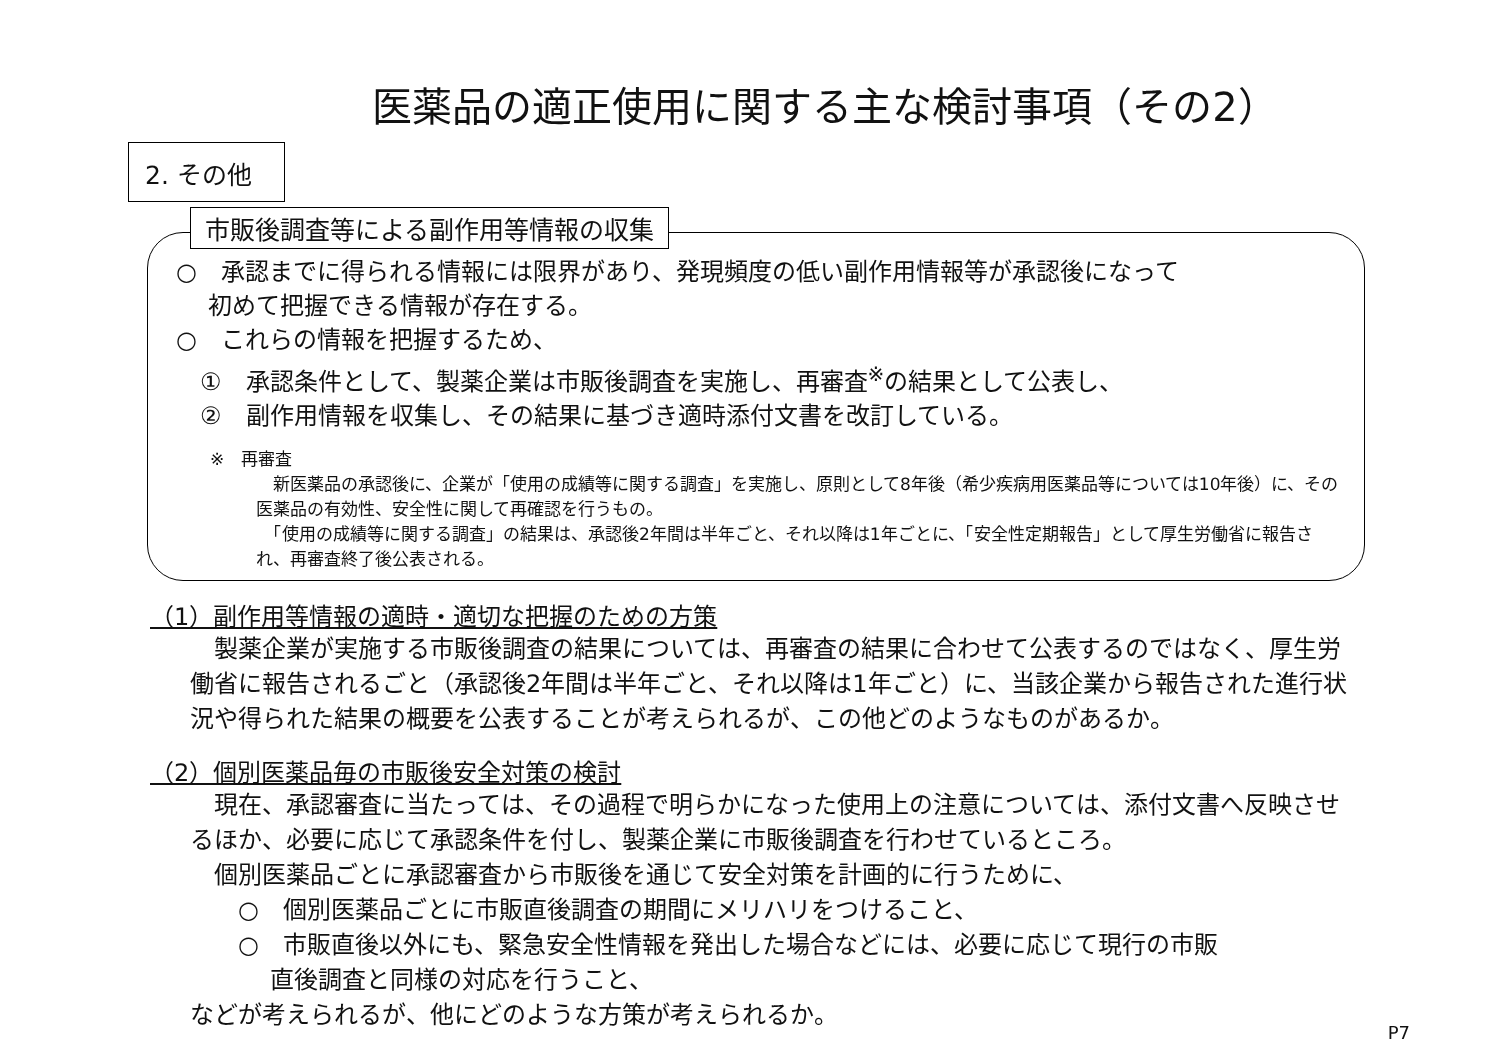医薬品の適正使用に関する主な検討事項（その2）
2. その他
市販後調査等による副作用等情報の収集
○　承認までに得られる情報には限界があり、発現頻度の低い副作用情報等が承認後になって
　 初めて把握できる情報が存在する。
○　これらの情報を把握するため、
　①　承認条件として、製薬企業は市販後調査を実施し、再審査<sup>※</sup>の結果として公表し、
　②　副作用情報を収集し、その結果に基づき適時添付文書を改訂している。
　　※　再審査
　新医薬品の承認後に、企業が「使用の成績等に関する調査」を実施し、原則として8年後（希少疾病用医薬品等については10年後）に、その医薬品の有効性、安全性に関して再確認を行うもの。
　「使用の成績等に関する調査」の結果は、承認後2年間は半年ごと、それ以降は1年ごとに、「安全性定期報告」として厚生労働省に報告され、再審査終了後公表される。
（1）副作用等情報の適時・適切な把握のための方策
　製薬企業が実施する市販後調査の結果については、再審査の結果に合わせて公表するのではなく、厚生労働省に報告されるごと（承認後2年間は半年ごと、それ以降は1年ごと）に、当該企業から報告された進行状況や得られた結果の概要を公表することが考えられるが、この他どのようなものがあるか。
（2）個別医薬品毎の市販後安全対策の検討
　現在、承認審査に当たっては、その過程で明らかになった使用上の注意については、添付文書へ反映させるほか、必要に応じて承認条件を付し、製薬企業に市販後調査を行わせているところ。
　個別医薬品ごとに承認審査から市販後を通じて安全対策を計画的に行うために、
　　○　個別医薬品ごとに市販直後調査の期間にメリハリをつけること、
　　○　市販直後以外にも、緊急安全性情報を発出した場合などには、必要に応じて現行の市販
　　　 直後調査と同様の対応を行うこと、
などが考えられるが、他にどのような方策が考えられるか。
P7